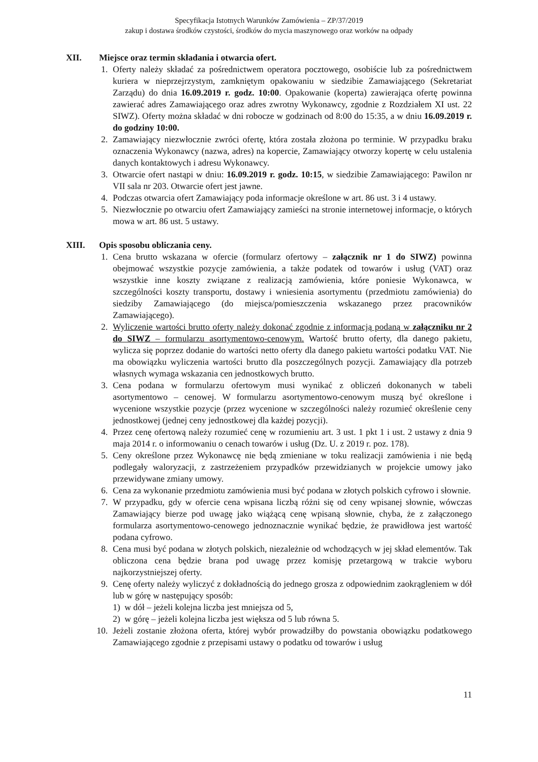Specyfikacja Istotnych Warunków Zamówienia – ZP/37/2019
zakup i dostawa środków czystości, środków do mycia maszynowego oraz worków na odpady
XII. Miejsce oraz termin składania i otwarcia ofert.
1. Oferty należy składać za pośrednictwem operatora pocztowego, osobiście lub za pośrednictwem kuriera w nieprzejrzystym, zamkniętym opakowaniu w siedzibie Zamawiającego (Sekretariat Zarządu) do dnia 16.09.2019 r. godz. 10:00. Opakowanie (koperta) zawierająca ofertę powinna zawierać adres Zamawiającego oraz adres zwrotny Wykonawcy, zgodnie z Rozdziałem XI ust. 22 SIWZ). Oferty można składać w dni robocze w godzinach od 8:00 do 15:35, a w dniu 16.09.2019 r. do godziny 10:00.
2. Zamawiający niezwłocznie zwróci ofertę, która została złożona po terminie. W przypadku braku oznaczenia Wykonawcy (nazwa, adres) na kopercie, Zamawiający otworzy kopertę w celu ustalenia danych kontaktowych i adresu Wykonawcy.
3. Otwarcie ofert nastąpi w dniu: 16.09.2019 r. godz. 10:15, w siedzibie Zamawiającego: Pawilon nr VII sala nr 203. Otwarcie ofert jest jawne.
4. Podczas otwarcia ofert Zamawiający poda informacje określone w art. 86 ust. 3 i 4 ustawy.
5. Niezwłocznie po otwarciu ofert Zamawiający zamieści na stronie internetowej informacje, o których mowa w art. 86 ust. 5 ustawy.
XIII. Opis sposobu obliczania ceny.
1. Cena brutto wskazana w ofercie (formularz ofertowy – załącznik nr 1 do SIWZ) powinna obejmować wszystkie pozycje zamówienia, a także podatek od towarów i usług (VAT) oraz wszystkie inne koszty związane z realizacją zamówienia, które poniesie Wykonawca, w szczególności koszty transportu, dostawy i wniesienia asortymentu (przedmiotu zamówienia) do siedziby Zamawiającego (do miejsca/pomieszczenia wskazanego przez pracowników Zamawiającego).
2. Wyliczenie wartości brutto oferty należy dokonać zgodnie z informacją podaną w załączniku nr 2 do SIWZ – formularzu asortymentowo-cenowym. Wartość brutto oferty, dla danego pakietu, wylicza się poprzez dodanie do wartości netto oferty dla danego pakietu wartości podatku VAT. Nie ma obowiązku wyliczenia wartości brutto dla poszczególnych pozycji. Zamawiający dla potrzeb własnych wymaga wskazania cen jednostkowych brutto.
3. Cena podana w formularzu ofertowym musi wynikać z obliczeń dokonanych w tabeli asortymentowo – cenowej. W formularzu asortymentowo-cenowym muszą być określone i wycenione wszystkie pozycje (przez wycenione w szczególności należy rozumieć określenie ceny jednostkowej (jednej ceny jednostkowej dla każdej pozycji).
4. Przez cenę ofertową należy rozumieć cenę w rozumieniu art. 3 ust. 1 pkt 1 i ust. 2 ustawy z dnia 9 maja 2014 r. o informowaniu o cenach towarów i usług (Dz. U. z 2019 r. poz. 178).
5. Ceny określone przez Wykonawcę nie będą zmieniane w toku realizacji zamówienia i nie będą podlegały waloryzacji, z zastrzeżeniem przypadków przewidzianych w projekcie umowy jako przewidywane zmiany umowy.
6. Cena za wykonanie przedmiotu zamówienia musi być podana w złotych polskich cyfrowo i słownie.
7. W przypadku, gdy w ofercie cena wpisana liczbą różni się od ceny wpisanej słownie, wówczas Zamawiający bierze pod uwagę jako wiążącą cenę wpisaną słownie, chyba, że z załączonego formularza asortymentowo-cenowego jednoznacznie wynikać będzie, że prawidłowa jest wartość podana cyfrowo.
8. Cena musi być podana w złotych polskich, niezależnie od wchodzących w jej skład elementów. Tak obliczona cena będzie brana pod uwagę przez komisję przetargową w trakcie wyboru najkorzystniejszej oferty.
9. Cenę oferty należy wyliczyć z dokładnością do jednego grosza z odpowiednim zaokrągleniem w dół lub w górę w następujący sposób:
1) w dół – jeżeli kolejna liczba jest mniejsza od 5,
2) w górę – jeżeli kolejna liczba jest większa od 5 lub równa 5.
10. Jeżeli zostanie złożona oferta, której wybór prowadziłby do powstania obowiązku podatkowego Zamawiającego zgodnie z przepisami ustawy o podatku od towarów i usług
11